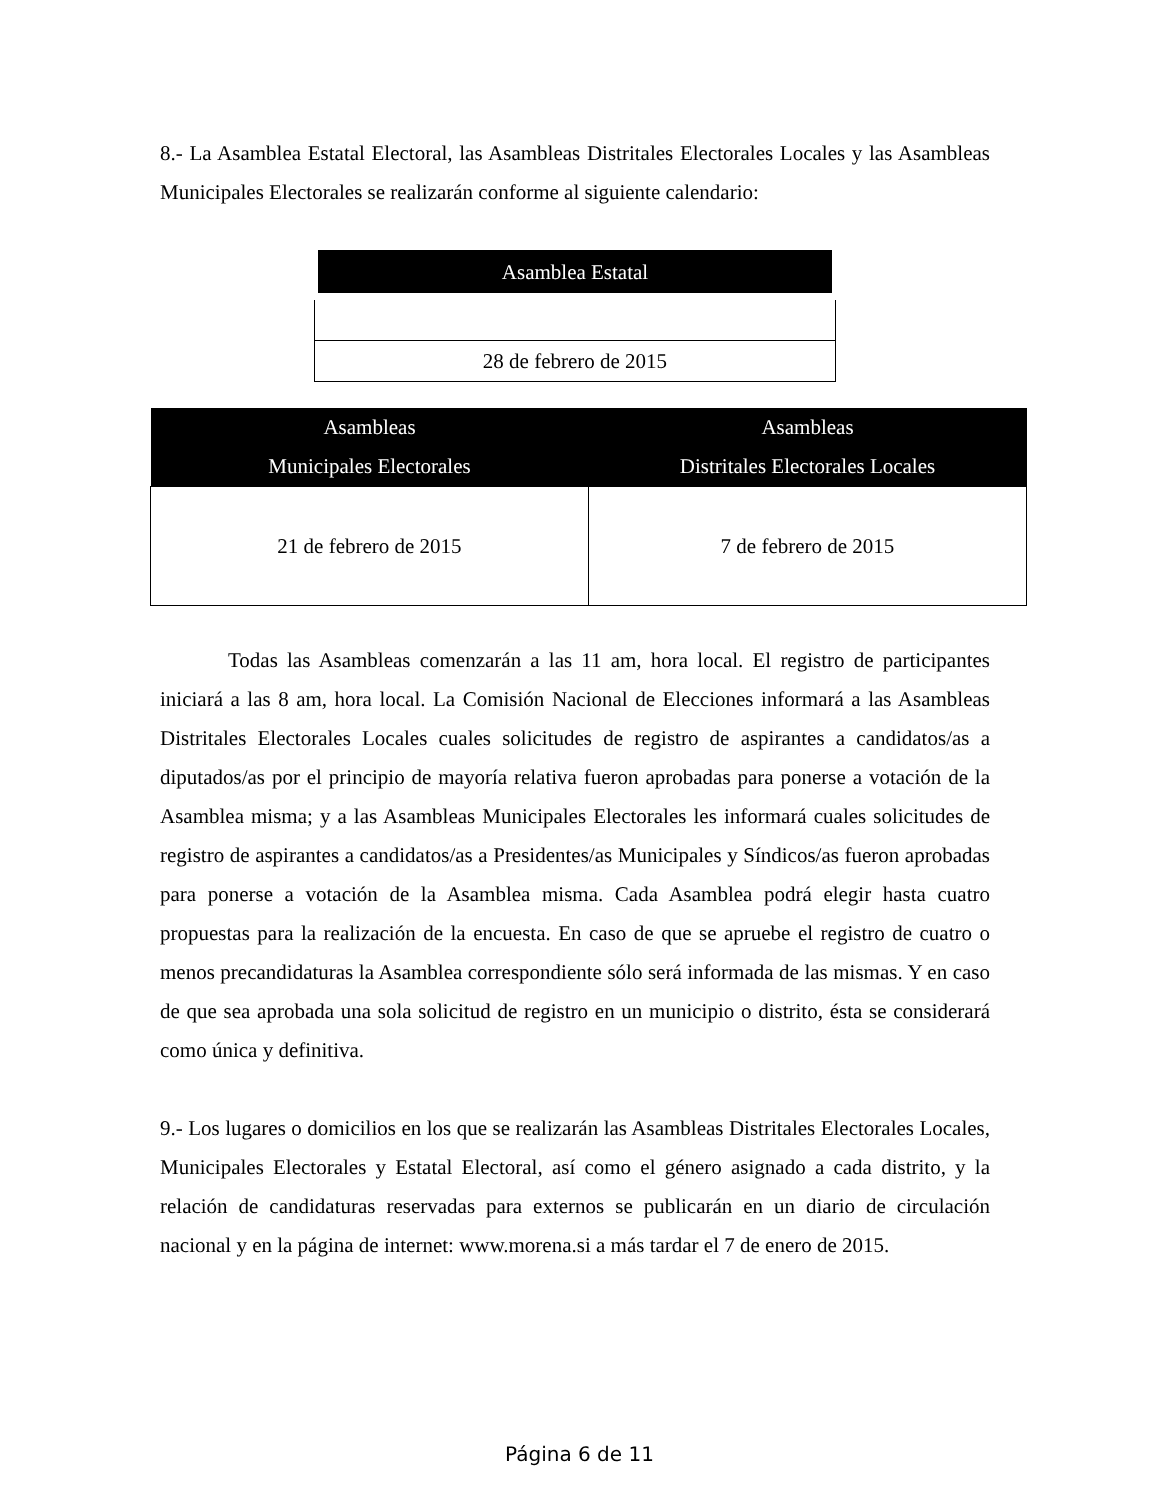8.- La Asamblea Estatal Electoral, las Asambleas Distritales Electorales Locales y las Asambleas Municipales Electorales se realizarán conforme al siguiente calendario:
| Asamblea Estatal |
| --- |
| 28 de febrero de 2015 |
| Asambleas Municipales Electorales | Asambleas Distritales Electorales Locales |
| --- | --- |
| 21 de febrero de 2015 | 7 de febrero de 2015 |
Todas las Asambleas comenzarán a las 11 am, hora local. El registro de participantes iniciará a las 8 am, hora local. La Comisión Nacional de Elecciones informará a las Asambleas Distritales Electorales Locales cuales solicitudes de registro de aspirantes a candidatos/as a diputados/as por el principio de mayoría relativa fueron aprobadas para ponerse a votación de la Asamblea misma; y a las Asambleas Municipales Electorales les informará cuales solicitudes de registro de aspirantes a candidatos/as a Presidentes/as Municipales y Síndicos/as fueron aprobadas para ponerse a votación de la Asamblea misma. Cada Asamblea podrá elegir hasta cuatro propuestas para la realización de la encuesta. En caso de que se apruebe el registro de cuatro o menos precandidaturas la Asamblea correspondiente sólo será informada de las mismas. Y en caso de que sea aprobada una sola solicitud de registro en un municipio o distrito, ésta se considerará como única y definitiva.
9.- Los lugares o domicilios en los que se realizarán las Asambleas Distritales Electorales Locales, Municipales Electorales y Estatal Electoral, así como el género asignado a cada distrito, y la relación de candidaturas reservadas para externos se publicarán en un diario de circulación nacional y en la página de internet: www.morena.si a más tardar el 7 de enero de 2015.
Página 6 de 11